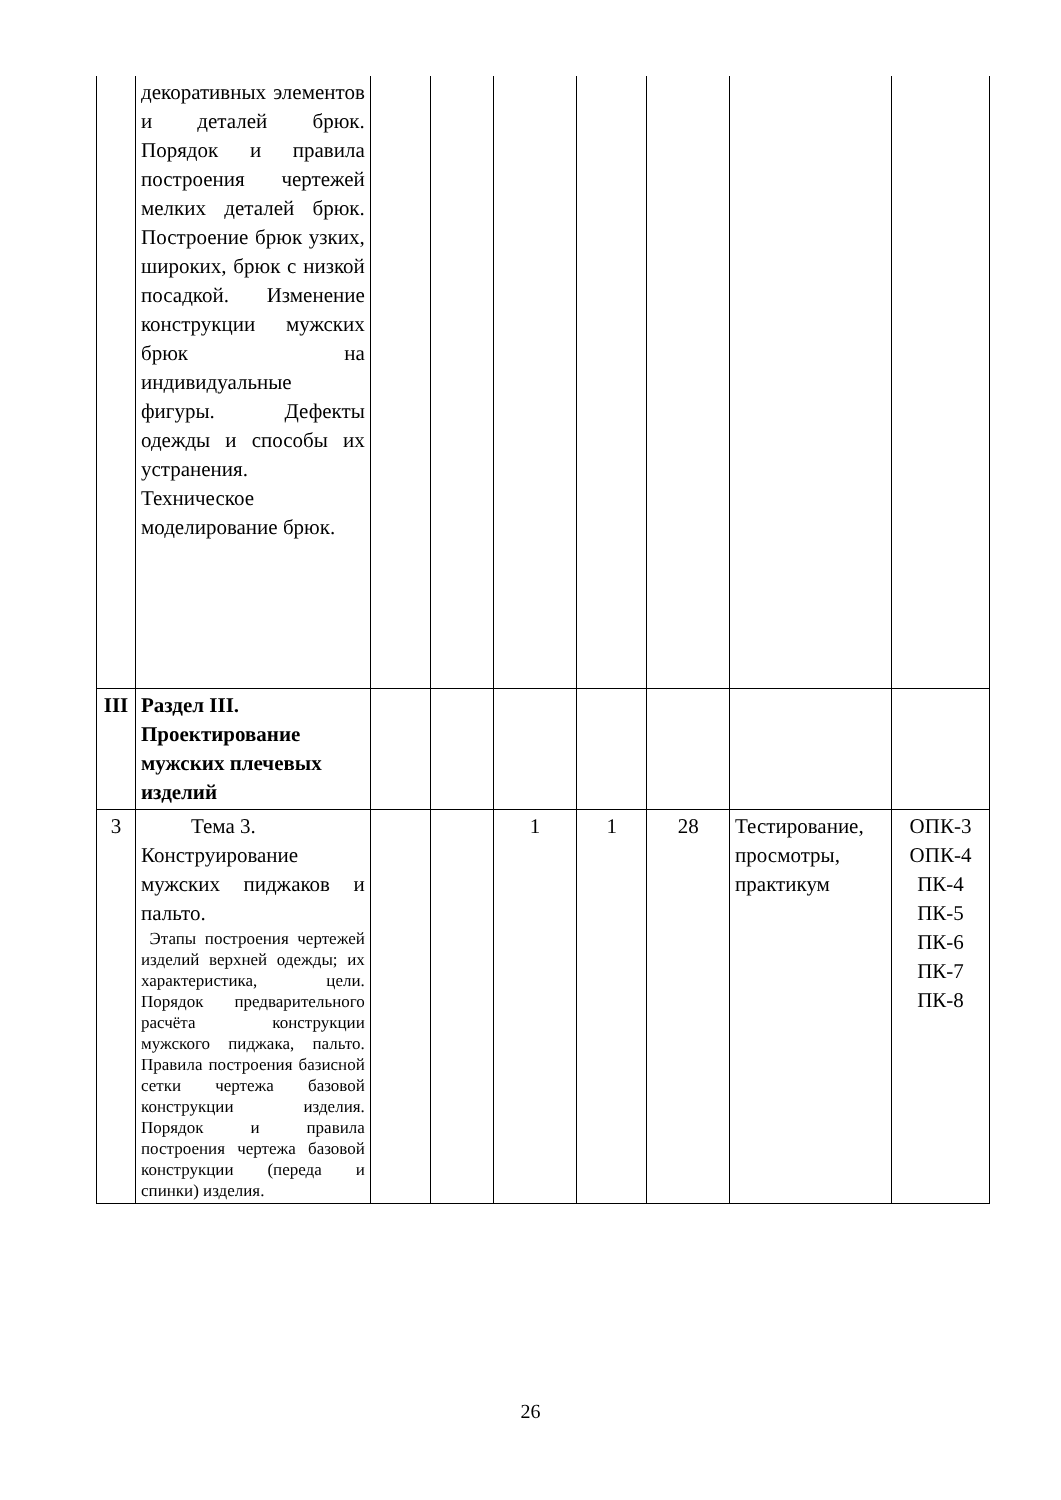| | декоративных элементов и деталей брюк. Порядок и правила построения чертежей мелких деталей брюк. Построение брюк узких, широких, брюк с низкой посадкой. Изменение конструкции мужских брюк на индивидуальные фигуры. Дефекты одежды и способы их устранения. Техническое моделирование брюк. | | | | | | | |
| III | Раздел III. Проектирование мужских плечевых изделий | | | | | | | |
| 3 | Тема 3. Конструирование мужских пиджаков и пальто. Этапы построения чертежей изделий верхней одежды; их характеристика, цели. Порядок предварительного расчёта конструкции мужского пиджака, пальто. Правила построения базисной сетки чертежа базовой конструкции изделия. Порядок и правила построения чертежа базовой конструкции (переда и спинки) изделия. | | | 1 | 1 | 28 | Тестирование, просмотры, практикум | ОПК-3 ОПК-4 ПК-4 ПК-5 ПК-6 ПК-7 ПК-8 |
26